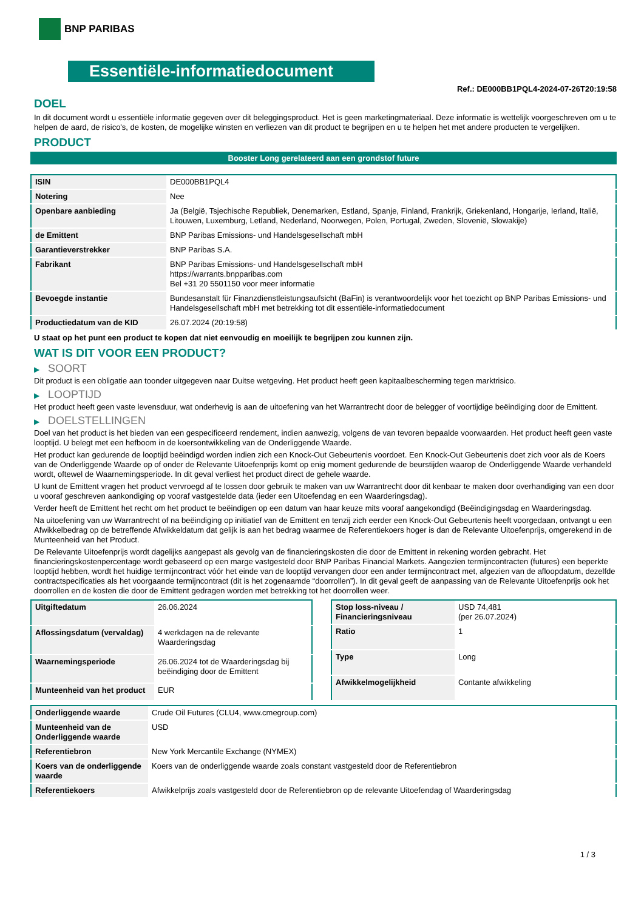BNP PARIBAS
Essentiële-informatiedocument
Ref.: DE000BB1PQL4-2024-07-26T20:19:58
DOEL
In dit document wordt u essentiële informatie gegeven over dit beleggingsproduct. Het is geen marketingmateriaal. Deze informatie is wettelijk voorgeschreven om u te helpen de aard, de risico's, de kosten, de mogelijke winsten en verliezen van dit product te begrijpen en u te helpen het met andere producten te vergelijken.
PRODUCT
Booster Long gerelateerd aan een grondstof future
| ISIN | DE000BB1PQL4 |
| Notering | Nee |
| Openbare aanbieding | Ja (België, Tsjechische Republiek, Denemarken, Estland, Spanje, Finland, Frankrijk, Griekenland, Hongarije, Ierland, Italië, Litouwen, Luxemburg, Letland, Nederland, Noorwegen, Polen, Portugal, Zweden, Slovenië, Slowakije) |
| de Emittent | BNP Paribas Emissions- und Handelsgesellschaft mbH |
| Garantieverstrekker | BNP Paribas S.A. |
| Fabrikant | BNP Paribas Emissions- und Handelsgesellschaft mbH https://warrants.bnpparibas.com Bel +31 20 5501150 voor meer informatie |
| Bevoegde instantie | Bundesanstalt für Finanzdienstleistungsaufsicht (BaFin) is verantwoordelijk voor het toezicht op BNP Paribas Emissions- und Handelsgesellschaft mbH met betrekking tot dit essentiële-informatiedocument |
| Productiedatum van de KID | 26.07.2024 (20:19:58) |
U staat op het punt een product te kopen dat niet eenvoudig en moeilijk te begrijpen zou kunnen zijn.
WAT IS DIT VOOR EEN PRODUCT?
▶ SOORT
Dit product is een obligatie aan toonder uitgegeven naar Duitse wetgeving. Het product heeft geen kapitaalbescherming tegen marktrisico.
▶ LOOPTIJD
Het product heeft geen vaste levensduur, wat onderhevig is aan de uitoefening van het Warrantrecht door de belegger of voortijdige beëindiging door de Emittent.
▶ DOELSTELLINGEN
Doel van het product is het bieden van een gespecificeerd rendement, indien aanwezig, volgens de van tevoren bepaalde voorwaarden. Het product heeft geen vaste looptijd. U belegt met een hefboom in de koersontwikkeling van de Onderliggende Waarde.
Het product kan gedurende de looptijd beëindigd worden indien zich een Knock-Out Gebeurtenis voordoet. Een Knock-Out Gebeurtenis doet zich voor als de Koers van de Onderliggende Waarde op of onder de Relevante Uitoefenprijs komt op enig moment gedurende de beurstijden waarop de Onderliggende Waarde verhandeld wordt, oftewel de Waarnemingsperiode. In dit geval verliest het product direct de gehele waarde.
U kunt de Emittent vragen het product vervroegd af te lossen door gebruik te maken van uw Warrantrecht door dit kenbaar te maken door overhandiging van een door u vooraf geschreven aankondiging op vooraf vastgestelde data (ieder een Uitoefendag en een Waarderingsdag).
Verder heeft de Emittent het recht om het product te beëindigen op een datum van haar keuze mits vooraf aangekondigd (Beëindigingsdag en Waarderingsdag.
Na uitoefening van uw Warrantrecht of na beëindiging op initiatief van de Emittent en tenzij zich eerder een Knock-Out Gebeurtenis heeft voorgedaan, ontvangt u een Afwikkelbedrag op de betreffende Afwikkeldatum dat gelijk is aan het bedrag waarmee de Referentiekoers hoger is dan de Relevante Uitoefenprijs, omgerekend in de Munteenheid van het Product.
De Relevante Uitoefenprijs wordt dagelijks aangepast als gevolg van de financieringskosten die door de Emittent in rekening worden gebracht. Het financieringskostenpercentage wordt gebaseerd op een marge vastgesteld door BNP Paribas Financial Markets. Aangezien termijncontracten (futures) een beperkte looptijd hebben, wordt het huidige termijncontract vóór het einde van de looptijd vervangen door een ander termijncontract met, afgezien van de afloopdatum, dezelfde contractspecificaties als het voorgaande termijncontract (dit is het zogenaamde “doorrollen”). In dit geval geeft de aanpassing van de Relevante Uitoefenprijs ook het doorrollen en de kosten die door de Emittent gedragen worden met betrekking tot het doorrollen weer.
| Uitgiftedatum | 26.06.2024 |
| Aflossingsdatum (vervaldag) | 4 werkdagen na de relevante Waarderingsdag |
| Waarnemingsperiode | 26.06.2024 tot de Waarderingsdag bij beëindiging door de Emittent |
| Munteenheid van het product | EUR |
| Stop loss-niveau / Financieringsniveau | USD 74,481 (per 26.07.2024) |
| Ratio | 1 |
| Type | Long |
| Afwikkelmogelijkheid | Contante afwikkeling |
| Onderliggende waarde | Crude Oil Futures (CLU4, www.cmegroup.com) |
| Munteenheid van de Onderliggende waarde | USD |
| Referentiebron | New York Mercantile Exchange (NYMEX) |
| Koers van de onderliggende waarde | Koers van de onderliggende waarde zoals constant vastgesteld door de Referentiebron |
| Referentiekoers | Afwikkelprijs zoals vastgesteld door de Referentiebron op de relevante Uitoefendag of Waarderingsdag |
1 / 3